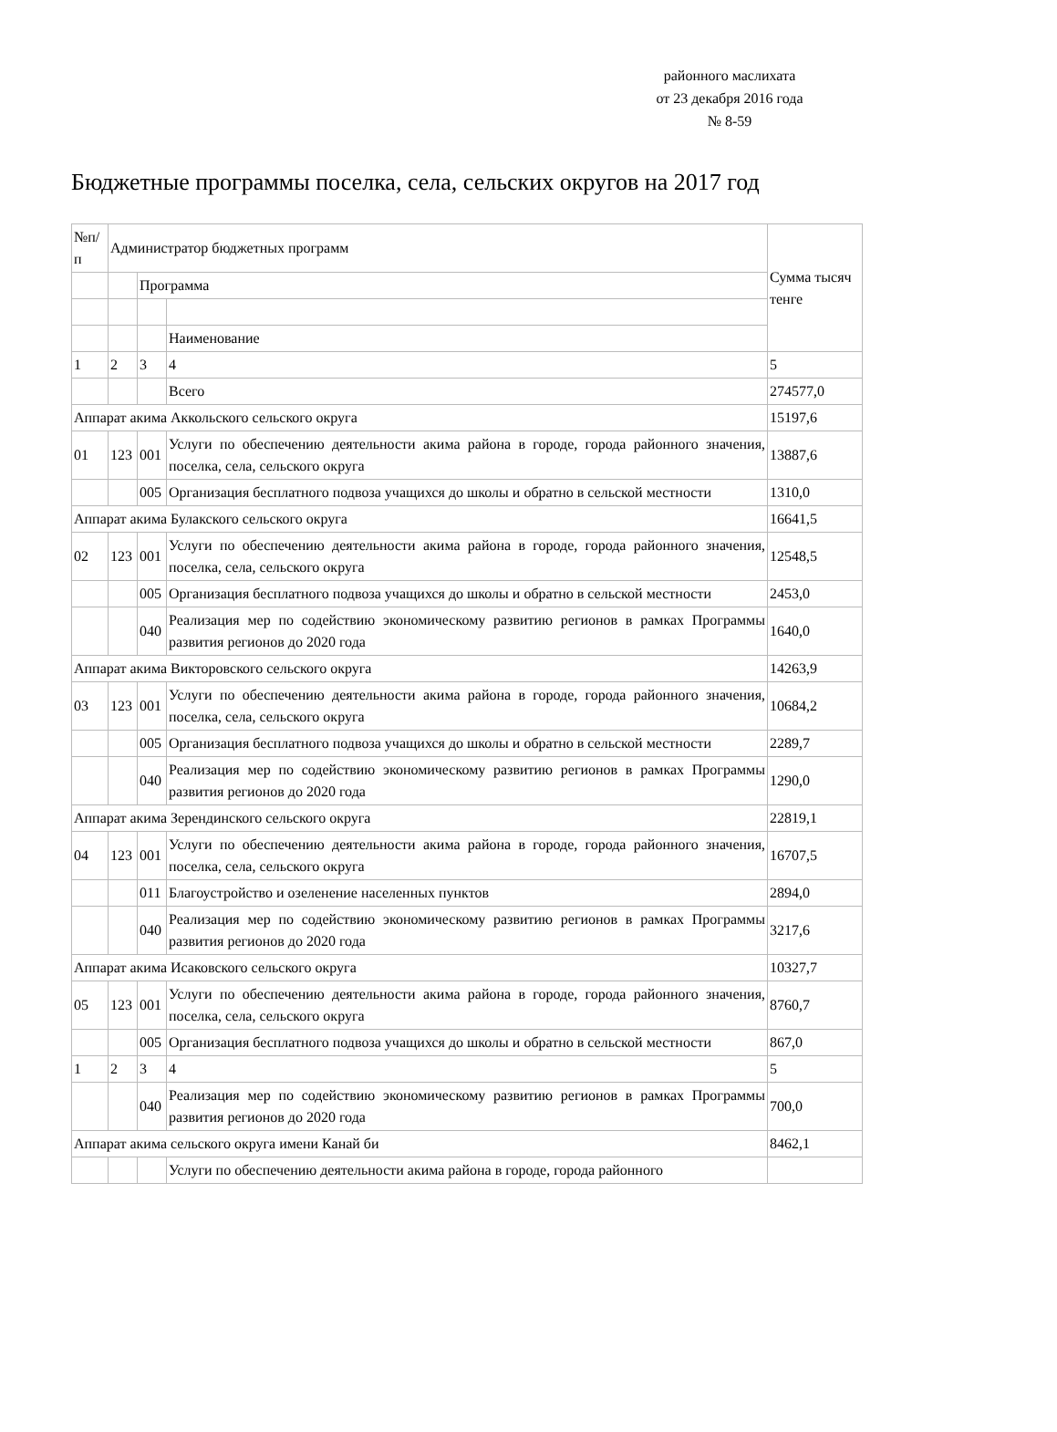районного маслихата
от 23 декабря 2016 года
№ 8-59
Бюджетные программы поселка, села, сельских округов на 2017 год
| №п/п | Администратор бюджетных программ | | | Сумма тысяч тенге |
| | | Программа | | |
| | | | Наименование | |
| 1 | 2 | 3 | 4 | 5 |
| | | | Всего | 274577,0 |
| Аппарат акима Аккольского сельского округа | | | | 15197,6 |
| 01 | 123 | 001 | Услуги по обеспечению деятельности акима района в городе, города районного значения, поселка, села, сельского округа | 13887,6 |
| | | 005 | Организация бесплатного подвоза учащихся до школы и обратно в сельской местности | 1310,0 |
| Аппарат акима Булакского сельского округа | | | | 16641,5 |
| 02 | 123 | 001 | Услуги по обеспечению деятельности акима района в городе, города районного значения, поселка, села, сельского округа | 12548,5 |
| | | 005 | Организация бесплатного подвоза учащихся до школы и обратно в сельской местности | 2453,0 |
| | | 040 | Реализация мер по содействию экономическому развитию регионов в рамках Программы развития регионов до 2020 года | 1640,0 |
| Аппарат акима Викторовского сельского округа | | | | 14263,9 |
| 03 | 123 | 001 | Услуги по обеспечению деятельности акима района в городе, города районного значения, поселка, села, сельского округа | 10684,2 |
| | | 005 | Организация бесплатного подвоза учащихся до школы и обратно в сельской местности | 2289,7 |
| | | 040 | Реализация мер по содействию экономическому развитию регионов в рамках Программы развития регионов до 2020 года | 1290,0 |
| Аппарат акима Зерендинского сельского округа | | | | 22819,1 |
| 04 | 123 | 001 | Услуги по обеспечению деятельности акима района в городе, города районного значения, поселка, села, сельского округа | 16707,5 |
| | | 011 | Благоустройство и озеленение населенных пунктов | 2894,0 |
| | | 040 | Реализация мер по содействию экономическому развитию регионов в рамках Программы развития регионов до 2020 года | 3217,6 |
| Аппарат акима Исаковского сельского округа | | | | 10327,7 |
| 05 | 123 | 001 | Услуги по обеспечению деятельности акима района в городе, города районного значения, поселка, села, сельского округа | 8760,7 |
| | | 005 | Организация бесплатного подвоза учащихся до школы и обратно в сельской местности | 867,0 |
| 1 | 2 | 3 | 4 | 5 |
| | | 040 | Реализация мер по содействию экономическому развитию регионов в рамках Программы развития регионов до 2020 года | 700,0 |
| Аппарат акима сельского округа имени Канай би | | | | 8462,1 |
| | | | Услуги по обеспечению деятельности акима района в городе, города районного | |